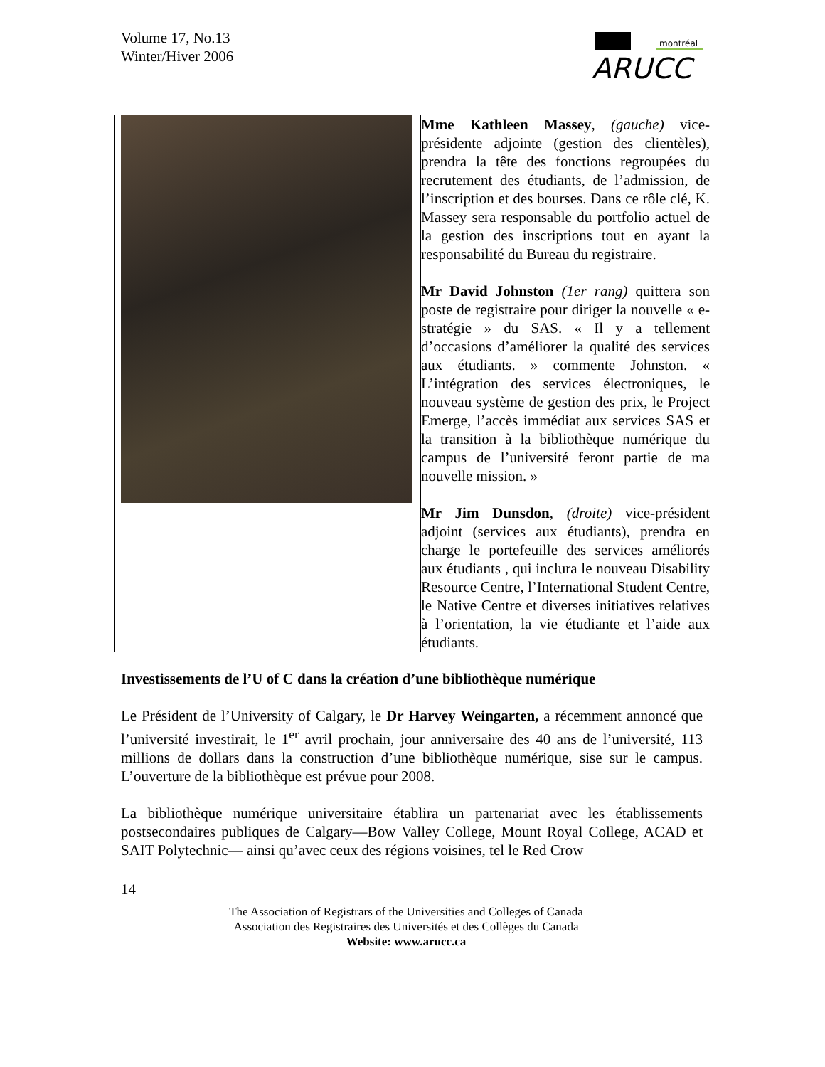Volume 17, No.13
Winter/Hiver 2006
montréal
ARUCC
| | Mme Kathleen Massey , (gauche) vice-présidente adjointe (gestion des clientèles), prendra la tête des fonctions regroupées du recrutement des étudiants, de l’admission, de l’inscription et des bourses. Dans ce rôle clé, K. Massey sera responsable du portfolio actuel de la gestion des inscriptions tout en ayant la responsabilité du Bureau du registraire. Mr David Johnston (1er rang) quittera son poste de registraire pour diriger la nouvelle « e-stratégie » du SAS. « Il y a tellement d’occasions d’améliorer la qualité des services aux étudiants. » commente Johnston. « L’intégration des services électroniques, le nouveau système de gestion des prix, le Project Emerge, l’accès immédiat aux services SAS et la transition à la bibliothèque numérique du campus de l’université feront partie de ma nouvelle mission. » Mr Jim Dunsdon , (droite) vice-président adjoint (services aux étudiants), prendra en charge le portefeuille des services améliorés aux étudiants , qui inclura le nouveau Disability Resource Centre, l’International Student Centre, le Native Centre et diverses initiatives relatives à l’orientation, la vie étudiante et l’aide aux étudiants. |
Investissements de l’U of C dans la création d’une bibliothèque numérique
Le Président de l’University of Calgary, le Dr Harvey Weingarten, a récemment annoncé que l’université investirait, le 1<sup>er</sup> avril prochain, jour anniversaire des 40 ans de l’université, 113 millions de dollars dans la construction d’une bibliothèque numérique, sise sur le campus. L’ouverture de la bibliothèque est prévue pour 2008.
La bibliothèque numérique universitaire établira un partenariat avec les établissements postsecondaires publiques de Calgary—Bow Valley College, Mount Royal College, ACAD et SAIT Polytechnic— ainsi qu’avec ceux des régions voisines, tel le Red Crow
14
The Association of Registrars of the Universities and Colleges of Canada
Association des Registraires des Universités et des Collèges du Canada
Website: www.arucc.ca